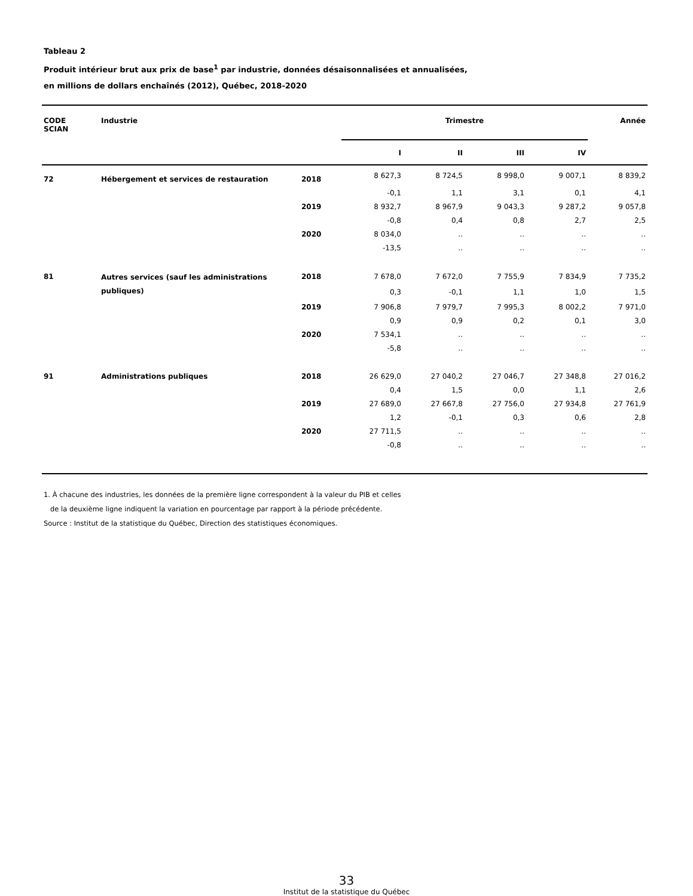Tableau 2
Produit intérieur brut aux prix de base<sup>1</sup> par industrie, données désaisonnalisées et annualisées,
en millions de dollars enchaînés (2012), Québec, 2018-2020
| CODE SCIAN | Industrie | | Trimestre | | | | Année |
| --- | --- | --- | --- | --- | --- | --- | --- |
| | | | I | II | III | IV | |
| 72 | Hébergement et services de restauration | 2018 | 8 627,3 | 8 724,5 | 8 998,0 | 9 007,1 | 8 839,2 |
| | | | -0,1 | 1,1 | 3,1 | 0,1 | 4,1 |
| | | 2019 | 8 932,7 | 8 967,9 | 9 043,3 | 9 287,2 | 9 057,8 |
| | | | -0,8 | 0,4 | 0,8 | 2,7 | 2,5 |
| | | 2020 | 8 034,0 | .. | .. | .. | .. |
| | | | -13,5 | .. | .. | .. | .. |
| 81 | Autres services (sauf les administrations publiques) | 2018 | 7 678,0 | 7 672,0 | 7 755,9 | 7 834,9 | 7 735,2 |
| | | | 0,3 | -0,1 | 1,1 | 1,0 | 1,5 |
| | | 2019 | 7 906,8 | 7 979,7 | 7 995,3 | 8 002,2 | 7 971,0 |
| | | | 0,9 | 0,9 | 0,2 | 0,1 | 3,0 |
| | | 2020 | 7 534,1 | .. | .. | .. | .. |
| | | | -5,8 | .. | .. | .. | .. |
| 91 | Administrations publiques | 2018 | 26 629,0 | 27 040,2 | 27 046,7 | 27 348,8 | 27 016,2 |
| | | | 0,4 | 1,5 | 0,0 | 1,1 | 2,6 |
| | | 2019 | 27 689,0 | 27 667,8 | 27 756,0 | 27 934,8 | 27 761,9 |
| | | | 1,2 | -0,1 | 0,3 | 0,6 | 2,8 |
| | | 2020 | 27 711,5 | .. | .. | .. | .. |
| | | | -0,8 | .. | .. | .. | .. |
1. À chacune des industries, les données de la première ligne correspondent à la valeur du PIB et celles
de la deuxième ligne indiquent la variation en pourcentage par rapport à la période précédente.
Source : Institut de la statistique du Québec, Direction des statistiques économiques.
33
Institut de la statistique du Québec